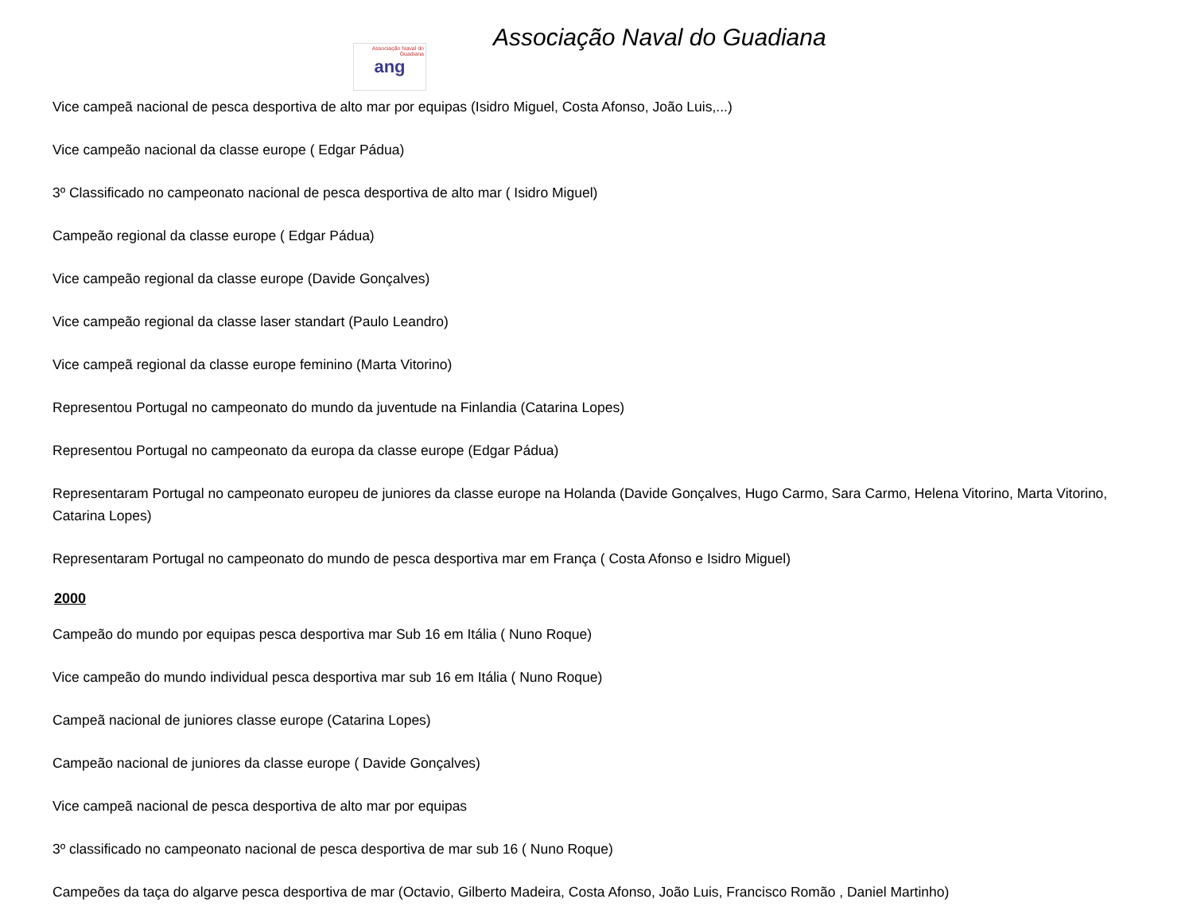Associação Naval do Guadiana
ang
Associação Naval do Guadiana
Vice campeã nacional de pesca desportiva de alto mar por equipas (Isidro Miguel, Costa Afonso, João Luis,...)
Vice campeão nacional da classe europe ( Edgar Pádua)
3º Classificado no campeonato nacional de pesca desportiva de alto mar ( Isidro Miguel)
Campeão regional da classe europe ( Edgar Pádua)
Vice campeão regional da classe europe (Davide Gonçalves)
Vice campeão regional da classe laser standart (Paulo Leandro)
Vice campeã regional da classe europe feminino (Marta Vitorino)
Representou Portugal no campeonato do mundo da juventude na Finlandia (Catarina Lopes)
Representou Portugal no campeonato da europa da classe europe (Edgar Pádua)
Representaram Portugal no campeonato europeu de juniores da classe europe na Holanda (Davide Gonçalves, Hugo Carmo, Sara Carmo, Helena Vitorino, Marta Vitorino, Catarina Lopes)
Representaram Portugal no campeonato do mundo de pesca desportiva mar em França ( Costa Afonso e Isidro Miguel)
2000
Campeão do mundo por equipas pesca desportiva mar Sub 16 em Itália ( Nuno Roque)
Vice campeão do mundo individual pesca desportiva mar sub 16 em Itália ( Nuno Roque)
Campeã nacional de juniores classe europe (Catarina Lopes)
Campeão nacional de juniores da classe europe ( Davide Gonçalves)
Vice campeã nacional de pesca desportiva de alto mar por equipas
3º classificado no campeonato nacional de pesca desportiva de mar sub 16 ( Nuno Roque)
Campeões da taça do algarve pesca desportiva de mar (Octavio, Gilberto Madeira, Costa Afonso, João Luis, Francisco Romão , Daniel Martinho)